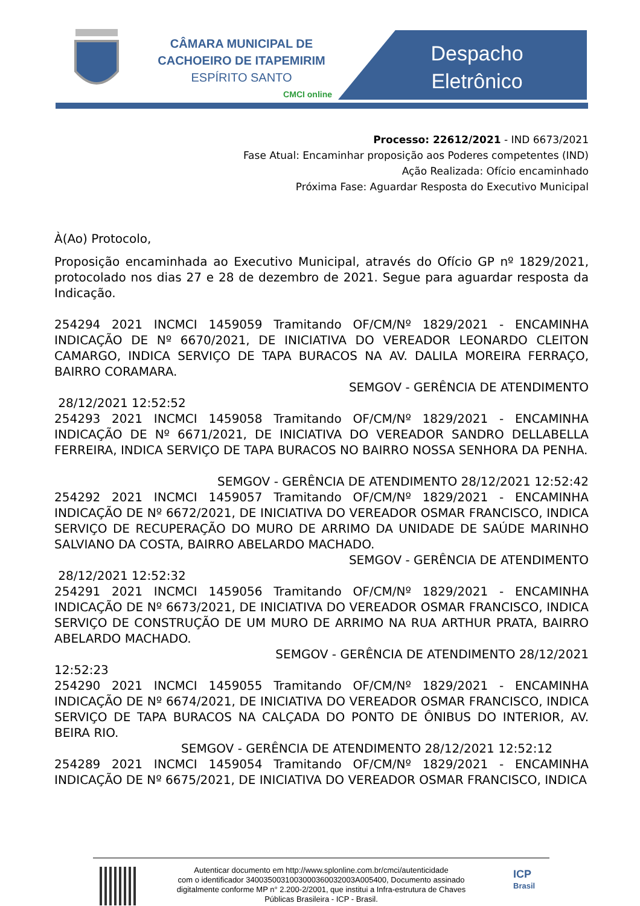CÂMARA MUNICIPAL DE
CACHOEIRO DE ITAPEMIRIM
ESPÍRITO SANTO
CMCI online
Despacho Eletrônico
Processo: 22612/2021 - IND 6673/2021
Fase Atual: Encaminhar proposição aos Poderes competentes (IND)
Ação Realizada: Ofício encaminhado
Próxima Fase: Aguardar Resposta do Executivo Municipal
À(Ao) Protocolo,
Proposição encaminhada ao Executivo Municipal, através do Ofício GP nº 1829/2021, protocolado nos dias 27 e 28 de dezembro de 2021. Segue para aguardar resposta da Indicação.
254294 2021 INCMCI 1459059 Tramitando OF/CM/Nº 1829/2021 - ENCAMINHA INDICAÇÃO DE Nº 6670/2021, DE INICIATIVA DO VEREADOR LEONARDO CLEITON CAMARGO, INDICA SERVIÇO DE TAPA BURACOS NA AV. DALILA MOREIRA FERRAÇO, BAIRRO CORAMARA.
SEMGOV - GERÊNCIA DE ATENDIMENTO
28/12/2021 12:52:52
254293 2021 INCMCI 1459058 Tramitando OF/CM/Nº 1829/2021 - ENCAMINHA INDICAÇÃO DE Nº 6671/2021, DE INICIATIVA DO VEREADOR SANDRO DELLABELLA FERREIRA, INDICA SERVIÇO DE TAPA BURACOS NO BAIRRO NOSSA SENHORA DA PENHA.
SEMGOV - GERÊNCIA DE ATENDIMENTO 28/12/2021 12:52:42
254292 2021 INCMCI 1459057 Tramitando OF/CM/Nº 1829/2021 - ENCAMINHA INDICAÇÃO DE Nº 6672/2021, DE INICIATIVA DO VEREADOR OSMAR FRANCISCO, INDICA SERVIÇO DE RECUPERAÇÃO DO MURO DE ARRIMO DA UNIDADE DE SAÚDE MARINHO SALVIANO DA COSTA, BAIRRO ABELARDO MACHADO.
SEMGOV - GERÊNCIA DE ATENDIMENTO
28/12/2021 12:52:32
254291 2021 INCMCI 1459056 Tramitando OF/CM/Nº 1829/2021 - ENCAMINHA INDICAÇÃO DE Nº 6673/2021, DE INICIATIVA DO VEREADOR OSMAR FRANCISCO, INDICA SERVIÇO DE CONSTRUÇÃO DE UM MURO DE ARRIMO NA RUA ARTHUR PRATA, BAIRRO ABELARDO MACHADO.
SEMGOV - GERÊNCIA DE ATENDIMENTO 28/12/2021
12:52:23
254290 2021 INCMCI 1459055 Tramitando OF/CM/Nº 1829/2021 - ENCAMINHA INDICAÇÃO DE Nº 6674/2021, DE INICIATIVA DO VEREADOR OSMAR FRANCISCO, INDICA SERVIÇO DE TAPA BURACOS NA CALÇADA DO PONTO DE ÔNIBUS DO INTERIOR, AV. BEIRA RIO.
SEMGOV - GERÊNCIA DE ATENDIMENTO 28/12/2021 12:52:12
254289 2021 INCMCI 1459054 Tramitando OF/CM/Nº 1829/2021 - ENCAMINHA INDICAÇÃO DE Nº 6675/2021, DE INICIATIVA DO VEREADOR OSMAR FRANCISCO, INDICA
Autenticar documento em http://www.splonline.com.br/cmci/autenticidade
com o identificador 3400350031003000360032003A005400, Documento assinado
digitalmente conforme MP n° 2.200-2/2001, que institui a Infra-estrutura de Chaves
Públicas Brasileira - ICP - Brasil.
ICP
Brasil